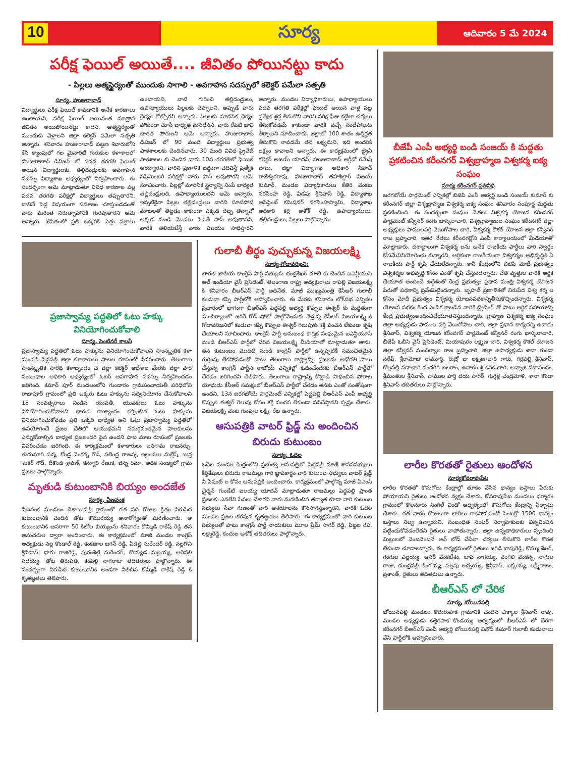10
సూర్య
ఆదివారం 5 మే 2024
పరీక్ష ఫెయిల్ అయితే.... జీవితం పోయినట్టు కాదు
- పిల్లలు ఆత్మస్థైర్యంతో ముందుకు సాగాలి - అవగాహన సదస్సులో కలెక్టర్ పమేలా సత్పతి
సూర్య, హుజురాబాద్
విద్యార్థులు పరీక్ష ఫెయిల్ కావడానికి అనేక కారణాలు ఉంటాయని, పరీక్ష ఫెయిల్ అయినంత మాత్రాన జీవితం అయిపోయినట్టు కాదని, ఆత్మస్థైర్యంతో ముందుకు వెళ్లాలని జిల్లా కలెక్టర్ పమేలా సత్పతి అన్నారు. శనివారం హుజురాబాద్ పట్టణ శివారులోని కేసి క్యాంపులో గల మైనారిటీ గురుకుల కళాశాలలో హుజురాబాద్ డివిజన్ లో పదవ తరగతి ఫెయిల్ అయిన విద్యార్థులకు, తల్లిదండ్రులకు అవగాహన సదస్సు విద్యాశాఖ ఆధ్వర్యంలో నిర్వహించారు. ఈ సందర్భంగా ఆమె మాట్లాడుతూ వివిధ కారణాల వల్ల పదవ తరగతి పరీక్షల్లో విద్యార్థులు తప్పుతారని, దానినే పెద్ద విషయంగా సమాజం చూస్తుండడంతో వారు మరింత నిరుత్సాహానికి గురవుతారని ఆమె అన్నారు. జీవితంలో ప్రతి ఒక్కరికి ఎత్తు పల్లాలు ఉంటాయని, వాటి గురించి తల్లిదండ్రులు, ఉపాధ్యాయులు పిల్లలకు చెప్పాలని, అప్పుడే వారు ధైర్యం కోల్పోరని అన్నారు. పిల్లలకు మానసిక ధైర్యం పోకుండా చూసే బాధ్యత మనదేనని, వారు రేపటి భావి భారత పౌరులని ఆమె అన్నారు. హుజురాబాద్ డివిజన్ లో 90 మంది విద్యార్థులు ప్రభుత్వ పాఠశాలలకు చెందినవారు, 30 మంది వివిధ ప్రైవేట్ పాఠశాలల కు చెందిన వారు 10వ తరగతిలో ఫెయిల్ అయ్యారని, వారిని ప్రణాళిక బద్ధంగా చదివిస్తే ప్రత్యేక సప్లిమెంటరీ పరీక్షల్లో వారు పాస్ అవుతారని ఆమె సూచించారు. పిల్లల్లో మానసిక స్థైర్యాన్ని నింపే బాధ్యత తల్లిదండ్రులది, ఉపాధ్యాయులదని ఆమె అన్నారు. ఇప్పటికైనా పిల్లల తల్లిదండ్రులు వారిని సూటిపోటి మాటలతో తిట్టడం కాకుండా ఎక్కడ దెబ్బ తిన్నావో అక్కడ నుండి మొదలు పెడితే పాస్ అవుతావని, వారికి తెలియజేస్తే వారు విజయం సాధిస్తారని అన్నారు. మండల విద్యాధికారులు, ఉపాధ్యాయులు పదవ తరగతి పరీక్షల్లో ఫెయిల్ అయిన వాళ్ల పట్ల ప్రత్యేక శ్రద్ధ తీసుకొని వారిని పరీక్ష ఫీజు కట్టేలా చర్యలు తీసుకోవడమే కాకుండా వారికి వచ్చే సందేహాలను తీర్చాలని సూచించారు. జిల్లాలో 100 శాతం ఉత్తీర్ణత తీసుకొని రావడమే తన లక్ష్యమని, ఇది అందరికీ లక్ష్యం కావాలని అన్నారు. ఈ కార్యక్రమంలో ట్రైనీ కలెక్టర్ అజయ్ యాదవ్, హుజురాబాద్ ఆర్డీవో రమేష్ బాబు, జిల్లా విద్యాశాఖ అధికారి సిహెచ్ రాజేశ్వరరావు, హుజురాబాద్ తహశీల్దార్ విజయ్ కుమార్, మండల విద్యాధికారులు కేతిరి వెంకట నరసింహ రెడ్డి, విడపు శ్రీనివాస్ రెడ్డి, విద్యాశాఖ అసిస్టెంట్ కమిషనర్ నరసింహస్వామి, విద్యాశాఖ అధికారి కర్ర అశోక్ రెడ్డి, ఉపాధ్యాయులు, తల్లిదండ్రులు, పిల్లలు పాల్గొన్నారు.
ప్రజాస్వామ్య పద్ధతిలో ఓటు హక్కు వినియోగించుకోవాలి
సూర్య, సెంటినరీ కాలనీ
ప్రజాస్వామ్య పద్ధతిలో ఓటు హక్కును వినియోగించుకోవాలని సాంస్కృతిక కళా మండలి పెద్దపల్లి జిల్లా కళాకారులు పాటల రూపంలో వివరించారు. తెలంగాణ సాంస్కృతిక సారథి కళాబృందం చె జిల్లా కలెక్టర్ ఆదేశాల మేరకు జిల్లా పౌర సంబంధాల అధికారి ఆధ్వర్యంలో ఓటర్ అవగాహన సదస్సు నిర్వహించడం జరిగింది. కమాన్ పూర్ మండలంలోని గుండారం గ్రామపంచాయతీ పరిధిలోని రాజాపూర్ గ్రామంలో ప్రతి ఒక్కరు ఓటు హక్కును సద్వినియోగం చేసుకోవాలని 18 సంవత్సరాలు నిండిన యువతీ, యువకులు ఓటు హక్కును వినియోగించుకోవాలని భారత రాజ్యాంగం కల్పించిన ఓటు హక్కును వినియోగించుకోవడం ప్రతి ఒక్కరి బాధ్యత అని ఓటు ప్రజాస్వామ్య పద్ధతిలో ఉపయోగించే ప్రజల చేతిలో ఆయుధమని సమర్థవంతమైన పాలకులను ఎన్నుకోవాల్సిన బాధ్యత ప్రజలందరి పైన ఉందని పాట మాట రూపంలో ప్రజలకు వివరించడం జరిగింది. ఈ కార్యక్రమంలో కళాకారులు జనగామ రాజనర్సు, ఈదునూరి పద్మ, కోండ్ర వెంకన్న గౌడ్, సలెంద్ర రాజన్న, ఇల్లందుల మల్లేష్, బుర్ర శంకర్ గౌడ్, దీకొండ శ్రావణ్, కన్నూరి రేణుక, జిన్న రమా, అధిక సంఖ్యలో గ్రామ ప్రజలు పాల్గొన్నారు.
మృతుడి కుటుంబానికి బియ్యం అందజేత
సూర్య, వీణవంక
వీణవంక మండలం దేశాయిపల్లి గ్రామంలో గత పది రోజుల క్రితం నిరుపేద కుటుంబానికి చెందిన తోట కొమురయ్య అనారోగ్యంతో మరణించారు. ఆ కుటుంబానికి ఆసరాగా 50 కిలోల బియ్యంను శనివారం కొమ్మిడి రాకేష్ రెడ్డి తన అనుచరుల ద్వారా అందించారు. ఈ కార్యక్రమంలో మాజీ మండల కాంగ్రెస్ అధ్యక్షుడు నల్ల కొండాల్ రెడ్డి, కంకణాల జగన్ రెడ్డి, ఏడెల్లి సురేందర్ రెడ్డి, నల్లగొని శ్రీనివాస్, ధాగు రాజిరెడ్డి, పురంశెట్టి సురేందర్, కొయ్యడ మల్లయ్య, ఆరెపల్లి సదయ్య, తోట తిరుపతి, కంపెల్లి నాగరాజు తదితరులు పాల్గొన్నారు. ఈ సందర్భంగా నిరుపేద కుటుంబానికి అండగా నిలిచిన కొమ్మిడి రాకేష్ రెడ్డి కి కృతజ్ఞతలు తెలిపారు.
గులాబీ తీర్థం పుచ్చుకున్న విజయలక్ష్మి
సూర్య-గోదావరిఖని:
భారత జాతీయ కాంగ్రెస్ పార్టీ సభ్యుడు చంద్రశేఖర్ దూబే కు చెందిన ఐఎన్టీయుసి ఆల్ ఇండియా వైస్ ప్రెసిడెంట్, తెలంగాణ రాష్ట్ర అధ్యక్షురాలు రాపెల్లి విజయలక్ష్మి కి శనివారం బీఆర్ఎస్ పార్టీ అధినేత, మాజీ ముఖ్యమంత్రి కేసీఆర్ గులాబీ కండువా కప్పి పార్టీలోకి ఆహ్వానించారు. ఈ మేరకు శనివారం లోక్‌సభ ఎన్నికల ప్రచారంలో భాగంగా బీఆర్ఎస్ పెద్దపల్లి అభ్యర్థి కొప్పుల ఈశ్వర్ కు మద్దతుగా మంచిర్యాలలో జరిగే రోడ్ షోలో పాల్గొనేందుకు వెళ్తున్న కేసీఆర్ విజయలక్ష్మి కి గోదావరిఖనిలో కండువా కప్పి కొప్పుల ఈశ్వర్ గెలుపుకు శక్తి వంచన లేకుండా కృషి చేయాలని సూచించారు. కాంగ్రెస్ పార్టీ అనుబంధ కార్మిక సంఘమైన ఐఎన్టీయూసీ నుండి బీఆర్ఎస్ పార్టీలో చేరిన విజయలక్ష్మి మీడియాతో మాట్లాడుతూ తాను, తన కుటుంబం మొదటి నుండి కాంగ్రెస్ పార్టీలో ఉన్నప్పటికీ సముచితమైన గుర్తింపు లేకపోవడంతో పాటు తెలంగాణ రాష్ట్రాన్ని, ప్రజలను అధోగతి పాలు చేస్తున్న కాంగ్రెస్ పార్టీని రాబోయే ఎన్నికల్లో ఓడించేందుకు బీఆర్ఎస్ పార్టీలో చేరడం జరిగిందని తెలిపారు. తెలంగాణ రాష్ట్రాన్ని కొట్లాడి సాధించిన పోరాట యోధుడు కేసీఆర్ సమక్షంలో బీఆర్ఎస్ పార్టీలో చేరడం తనకు ఎంతో సంతోషంగా ఉందని, 13న జరగబోయే పార్లమెంట్ ఎన్నికల్లో పెద్దపల్లి బీఆర్ఎస్ ఎంపీ అభ్యర్థి కొప్పుల ఈశ్వర్ గెలుపు కోసం శక్తి వంచన లేకుండా పనిచేస్తానని స్పష్టం చేశారు. విజయలక్ష్మి వెంట గుంపుల లక్ష్మి, రేఖ ఉన్నారు.
ఆసుపత్రికి వాటర్ ఫ్రిడ్జ్ ను అందించిన బిరుదు కుటుంబం
సూర్య, ఓదెల
ఓదెల మండల కేంద్రంలోని ప్రభుత్వ ఆసుపత్రిలో పెద్దపల్లి మాజీ శాసనసభ్యులు కీర్తిశేషులు బిరుదు రాజమల్లు గారి జ్ఞాపకార్థం వారి కుటుంబ సభ్యులు వాటర్ ఫ్రిడ్జ్ నీ పేషంట్ ల కోసం ఆసుపత్రికి అందించారు. కార్యక్రమంలో పాల్గొన్న మాజీ ఏఎంసీ చైర్మన్ గుండేటి ఐలయ్య యాదవ్ మాట్లాడుతూ రాజమల్లు పెద్దపల్లి ప్రాంత ప్రజలకు ఎనలేని సేవలు చేశారని వారు మరణించిన తర్వాత కూడా వారి కుటుంబ సభ్యులు సేవా గుణంతో వారి ఆశయాలను కొనసాగిస్తున్నారని, వారికి ఓదెల మండల ప్రజల తరపున కృతజ్ఞతలు తెలిపారు. ఈ కార్యక్రమంలో వారి కుటుంబ సభ్యులతో పాటు కాంగ్రెస్ పార్టీ నాయకులు మూల ప్రేమ్ సాగర్ రెడ్డి, పిట్టల రవి, లక్ష్మారెడ్డి, కందుల అశోక్ తదితరులు పాల్గొన్నారు.
బీజేపీ ఎంపీ అభ్యర్థి బండి సంజయ్ కి మద్దతు ప్రకటించిన కరీంనగర్ విశ్వబ్రాహ్మణ విశ్వకర్మ ఐక్య సంఘం
సూర్య కరీంనగర్ ప్రతినిధి
జరగబోయే పార్లమెంట్ ఎన్నికల్లో బిజెపి ఎంపీ అభ్యర్థి బండి సంజయ్ కుమార్ కు కరీంనగర్ జిల్లా విశ్వబ్రాహ్మణ విశ్వకర్మ ఐక్య సంఘం శనివారం సంపూర్ణ మద్దతు ప్రకటించింది. ఈ సందర్భంగా సంఘం నేతలు విశ్వకర్మ యోజన కరీంనగర్ పార్లమెంట్ కన్వీనర్ రంగు భాస్కరాచారి, విశ్వబ్రాహ్మణుల సంఘం కరీంనగర్ జిల్లా అధ్యక్షులు పాములపర్తి వేణుగోపాల చారి, విశ్వకర్మ కౌశల్ యోజన జిల్లా కన్వీనర్ రాజ బ్రహ్మచారి, ఇతర నేతలు కరీంనగర్లోని ఎంపీ కార్యాలయంలో మీడియాతో మాట్లాడారు. దశాబ్దాలుగా విశ్వకర్మ లను అనేక రాజకీయ పార్టీలు వారి స్వార్థం కోసమేవినియోగించు కున్నారని, ఆర్థికంగా రాజకీయంగా విశ్వకర్మల అభివృద్ధికి ఏ రాజకీయ పార్టీ కృషి చేయలేదన్నారు. కానీ కేంద్రంలోని బిజెపి మోదీ ప్రభుత్వం విశ్వకర్మల అభివృద్ధి కోసం ఎంతో కృషి చేస్తుందన్నారు. చేతి వృత్తుల వారికి ఆర్థిక చేయూత అందించే ఉద్దేశంతో కేంద్ర ప్రభుత్వం ప్రధాన మంత్రి విశ్వకర్మ యోజన పేరుతో పథకాన్ని ప్రవేశపెట్టిందన్నారు. బృహత్ ప్రణాళికతో నిరుపేద విశ్వ కర్మ ల కోసం మోదీ ప్రభుత్వం విశ్వకర్మ యోజనపథకాన్నితీసుకొచ్చిందన్నారు. విశ్వకర్మ యోజన పథకం కింద ఎంపిక కాబడిన వారికి ట్రైనింగ్ తో పాటు ఆర్థిక సహాయాన్ని కేంద్ర ప్రభుత్వంఅందించిచేయూతనిస్తుందన్నారు. బ్రాహ్మణ విశ్వకర్మ ఐక్య సంఘం జిల్లా అధ్యక్షుడు పాముల పర్తి వేణుగోపాల చారి, జిల్లా ప్రధాన కార్యదర్శి ఉదారం శ్రీనివాస్, విశ్వకర్మ యోజన కరీంనగర్ పార్లమెంట్ కన్వీనర్ రంగు భాస్కరాచారి, బీజేపీ ఓబీసి వైస్ ప్రెసిడెంట్, మియాపురం లక్ష్మణ చారి, విశ్వకర్మ కౌశల్ యోజన జిల్లా కన్వీనర్ మంచిర్యాల రాజ బ్రహ్మచారి, జిల్లా ఉపాధ్యక్షుడు శానా గుండా నరేష్, శ్రీరామోజు రామూర్తి, రుద్రో జు లక్ష్మణాచారి గారు, గర్రెపల్లి శ్రీనివాస్, గొల్లపల్లి సదాచారి నందగిరి బలరాం, ఉదారం శ్రీ కనక చారి, అన్నాజి సదానందం, శ్రీమంతుల శ్రీనివాస్, పాముల పార్తి దయ సాగర్, గుగ్గిళ్ల చంద్రమోళి, శానా కొండా శ్రీనివాస్ తదితరులు పాల్గొన్నారు.
లారీల కొరతతో రైతులు ఆందోళన
సూర్యకోనరావుపేట
లారీల కొరతతో కొనుగోలు కేంద్రాల్లో తూకం వేసిన ధాన్యం బస్తాలు పేరుకు పోయాయని రైతులు ఆందోళన వ్యక్తం చేశారు. కోనరావుపేట మండలం ధర్మారం గ్రామంలో కొలనూరు సింగిల్ విండో ఆధ్వర్యంలో కొనుగోలు కేంద్రాన్ని ఏర్పాటు చేశారు. గత వారం రోజులుగా లారీలు రాకపోవడంతో సెంటర్లో 1500 ధాన్యం బస్తాలు నిల్వ ఉన్నాయని, సంబంధిత సెంటర్ నిర్వాహకులకు విన్నవించిన పట్టించుకోవడంలేదని రైతులు వాపోతున్నారు. జిల్లా ఉన్నతాధికారులు స్పందించి మిల్లులలో వెంటవెంటనే అన్ లోడ్ చేసేలా చర్యలు తీసుకొని లారీల కొరత లేకుండా చూడాలన్నారు. ఈ కార్యక్రమంలో రైతులు జగిడి బాపురెడ్డి, కొమ్ము శేఖర్, గంగుల ఎల్లయ్య, ఆసరీ వెంకటేశం, జాప నాగయ్య, వెంగలి వెంకన్న, నాగుల రాజు, దుంద్రపల్లి లింగయ్య, పల్లపు లచ్చయ్య, శ్రీనివాస్, ఐక్కయ్య, లక్ష్మీరాజం, ప్రశాంత్, రైతులు తదితరులు ఉన్నారు.
బీఆర్ఎస్ లో చేరిక
సూర్య, బోయినపల్లి
బోయినపల్లి మండలం కొదురుపాక గ్రామానికి చెందిన చిక్కాల శ్రీనివాస్ రావు, మండల అధ్యక్షుడు కత్తెరపాక కొండయ్య ఆధ్వర్యంలో బీఆర్ఎస్ లో చేరగా కరీంనగర్ బీఆర్ఎస్ ఎంపీ అభ్యర్థి బోయినపల్లి వినోద్ కుమార్ గులాబీ కండువాలు వేసి పార్టీలోకి ఆహ్వానించారు.